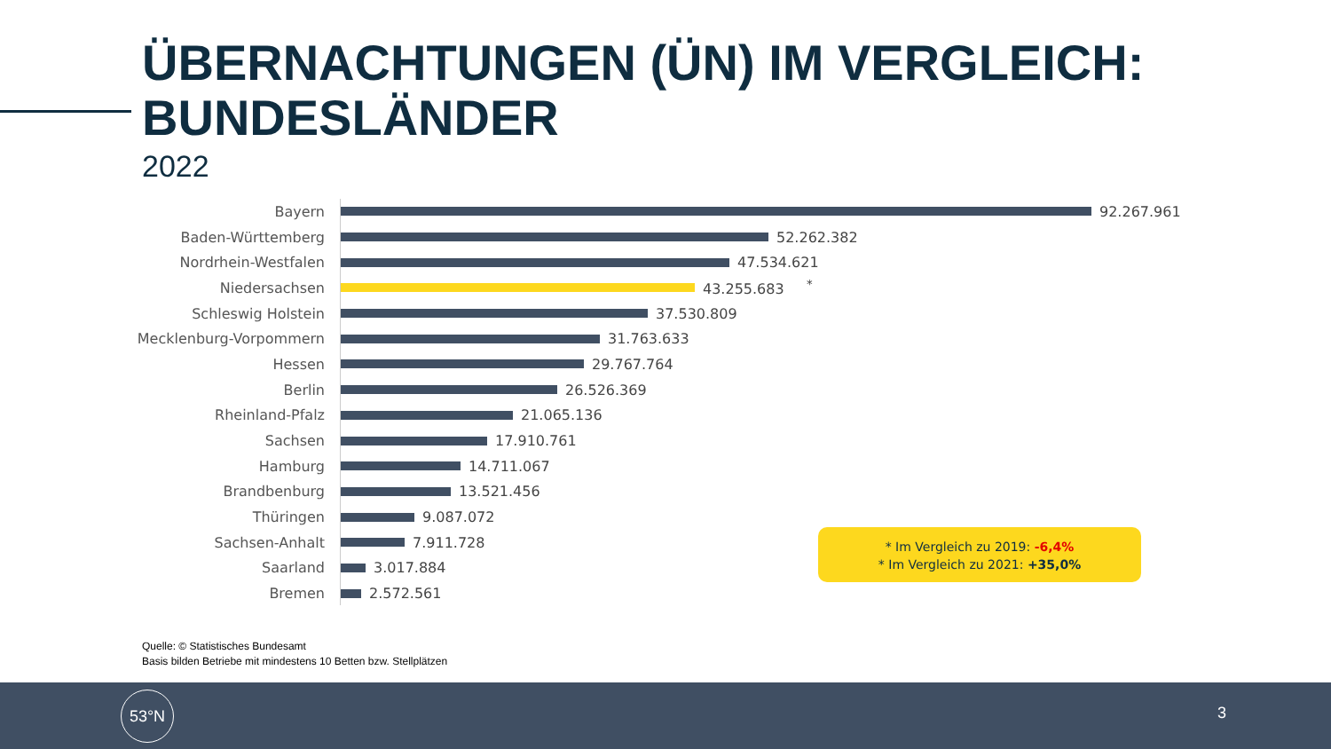ÜBERNACHTUNGEN (ÜN) IM VERGLEICH:
BUNDESLÄNDER
2022
Bayern 92.267.961
Baden-Württemberg 52.262.382
Nordrhein-Westfalen 47.534.621
Niedersachsen 43.255.683 <sup>*</sup>
Schleswig Holstein 37.530.809
Mecklenburg-Vorpommern 31.763.633
Hessen 29.767.764
Berlin 26.526.369
Rheinland-Pfalz 21.065.136
Sachsen 17.910.761
Hamburg 14.711.067
Brandbenburg 13.521.456
Thüringen 9.087.072
Sachsen-Anhalt 7.911.728
Saarland 3.017.884
Bremen 2.572.561
* Im Vergleich zu 2019: -6,4%
* Im Vergleich zu 2021: +35,0%
Quelle: © Statistisches Bundesamt
Basis bilden Betriebe mit mindestens 10 Betten bzw. Stellplätzen
53°N
3